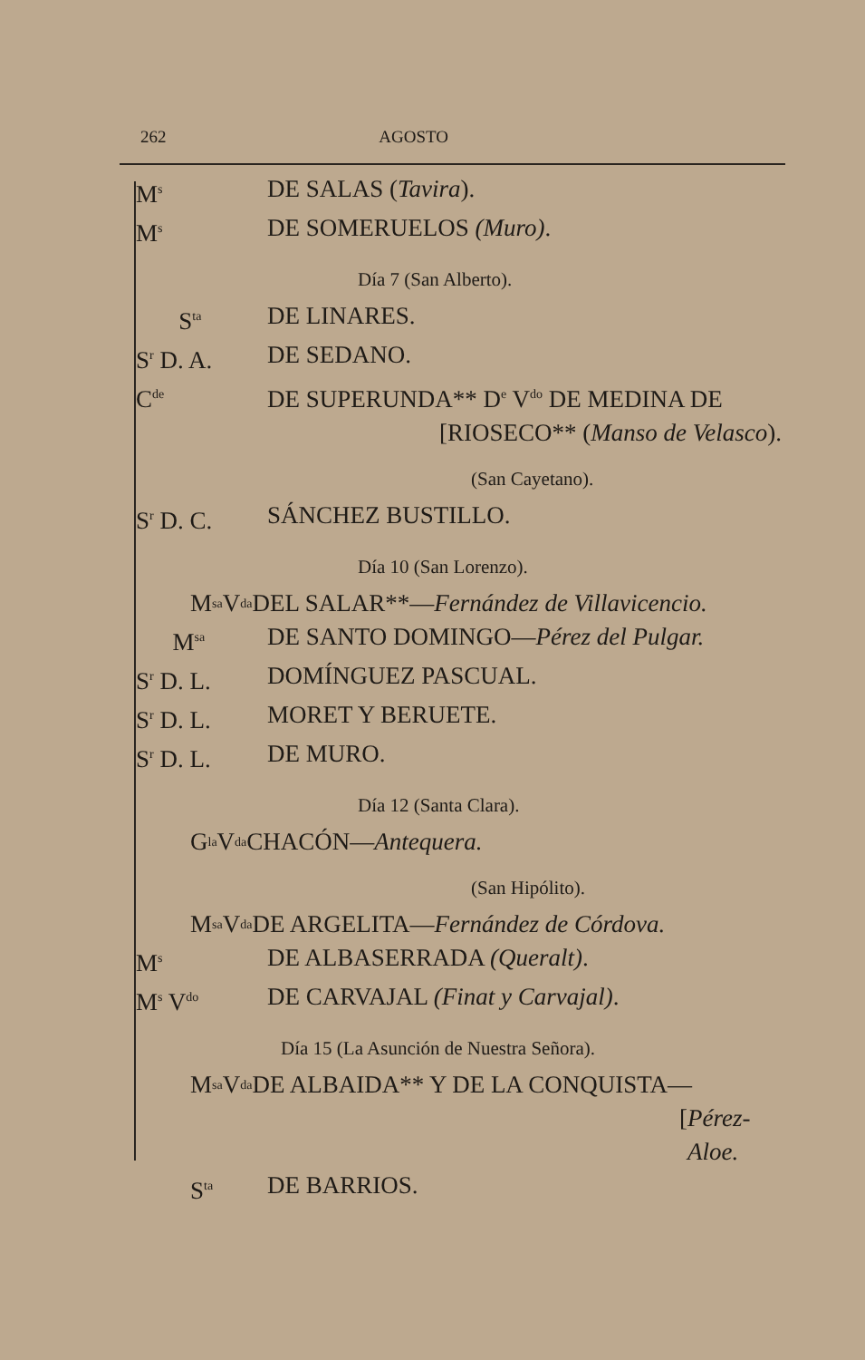262 AGOSTO
M<sup>s</sup> DE SALAS (Tavira).
M<sup>s</sup> DE SOMERUELOS (Muro).
Día 7 (San Alberto).
S<sup>ta</sup> DE LINARES.
S<sup>r</sup> D. A. DE SEDANO.
C<sup>de</sup> DE SUPERUNDA** D<sup>e</sup> V<sup>do</sup> DE MEDINA DE
[RIOSECO** (Manso de Velasco).
(San Cayetano).
S<sup>r</sup> D. C. SÁNCHEZ BUSTILLO.
Día 10 (San Lorenzo).
M<sup>sa</sup> V<sup>da</sup> DEL SALAR**— Fernández de Villavicencio.
M<sup>sa</sup> DE SANTO DOMINGO—Pérez del Pulgar.
S<sup>r</sup> D. L. DOMÍNGUEZ PASCUAL.
S<sup>r</sup> D. L. MORET Y BERUETE.
S<sup>r</sup> D. L. DE MURO.
Día 12 (Santa Clara).
G<sup>la</sup> V<sup>da</sup> CHACÓN— Antequera.
(San Hipólito).
M<sup>sa</sup> V<sup>da</sup> DE ARGELITA— Fernández de Córdova.
M<sup>s</sup> DE ALBASERRADA (Queralt).
M<sup>s</sup> V<sup>do</sup> DE CARVAJAL (Finat y Carvajal).
Día 15 (La Asunción de Nuestra Señora).
M<sup>sa</sup> V<sup>da</sup> DE ALBAIDA** Y DE LA CONQUISTA—
[Pérez-Aloe.
S<sup>ta</sup> DE BARRIOS.